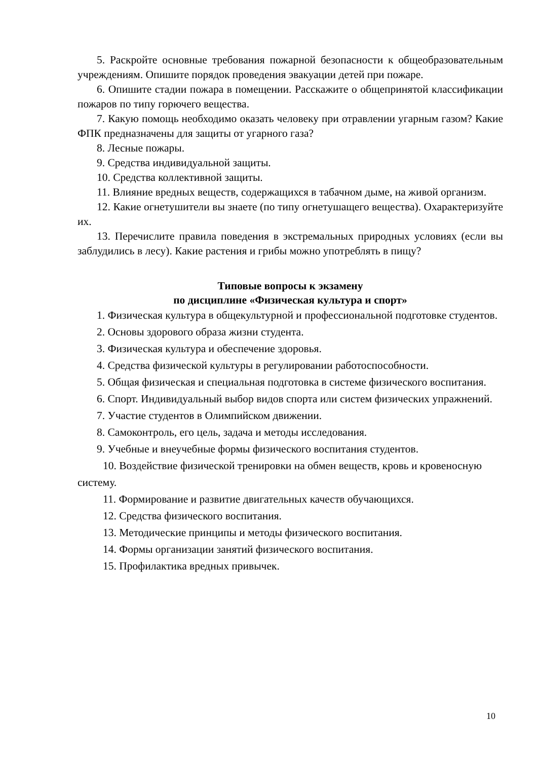5. Раскройте основные требования пожарной безопасности к общеобразовательным учреждениям. Опишите порядок проведения эвакуации детей при пожаре.
6. Опишите стадии пожара в помещении. Расскажите о общепринятой классификации пожаров по типу горючего вещества.
7. Какую помощь необходимо оказать человеку при отравлении угарным газом? Какие ФПК предназначены для защиты от угарного газа?
8. Лесные пожары.
9. Средства индивидуальной защиты.
10. Средства коллективной защиты.
11. Влияние вредных веществ, содержащихся в табачном дыме, на живой организм.
12. Какие огнетушители вы знаете (по типу огнетушащего вещества). Охарактеризуйте их.
13. Перечислите правила поведения в экстремальных природных условиях (если вы заблудились в лесу). Какие растения и грибы можно употреблять в пищу?
Типовые вопросы к экзамену
по дисциплине «Физическая культура и спорт»
1. Физическая культура в общекультурной и профессиональной подготовке студентов.
2. Основы здорового образа жизни студента.
3. Физическая культура и обеспечение здоровья.
4. Средства физической культуры в регулировании работоспособности.
5. Общая физическая и специальная подготовка в системе физического воспитания.
6. Спорт. Индивидуальный выбор видов спорта или систем физических упражнений.
7. Участие студентов в Олимпийском движении.
8. Самоконтроль, его цель, задача и методы исследования.
9. Учебные и внеучебные формы физического воспитания студентов.
10. Воздействие физической тренировки на обмен веществ, кровь и кровеносную систему.
11. Формирование и развитие двигательных качеств обучающихся.
12. Средства физического воспитания.
13. Методические принципы и методы физического воспитания.
14. Формы организации занятий физического воспитания.
15. Профилактика вредных привычек.
10